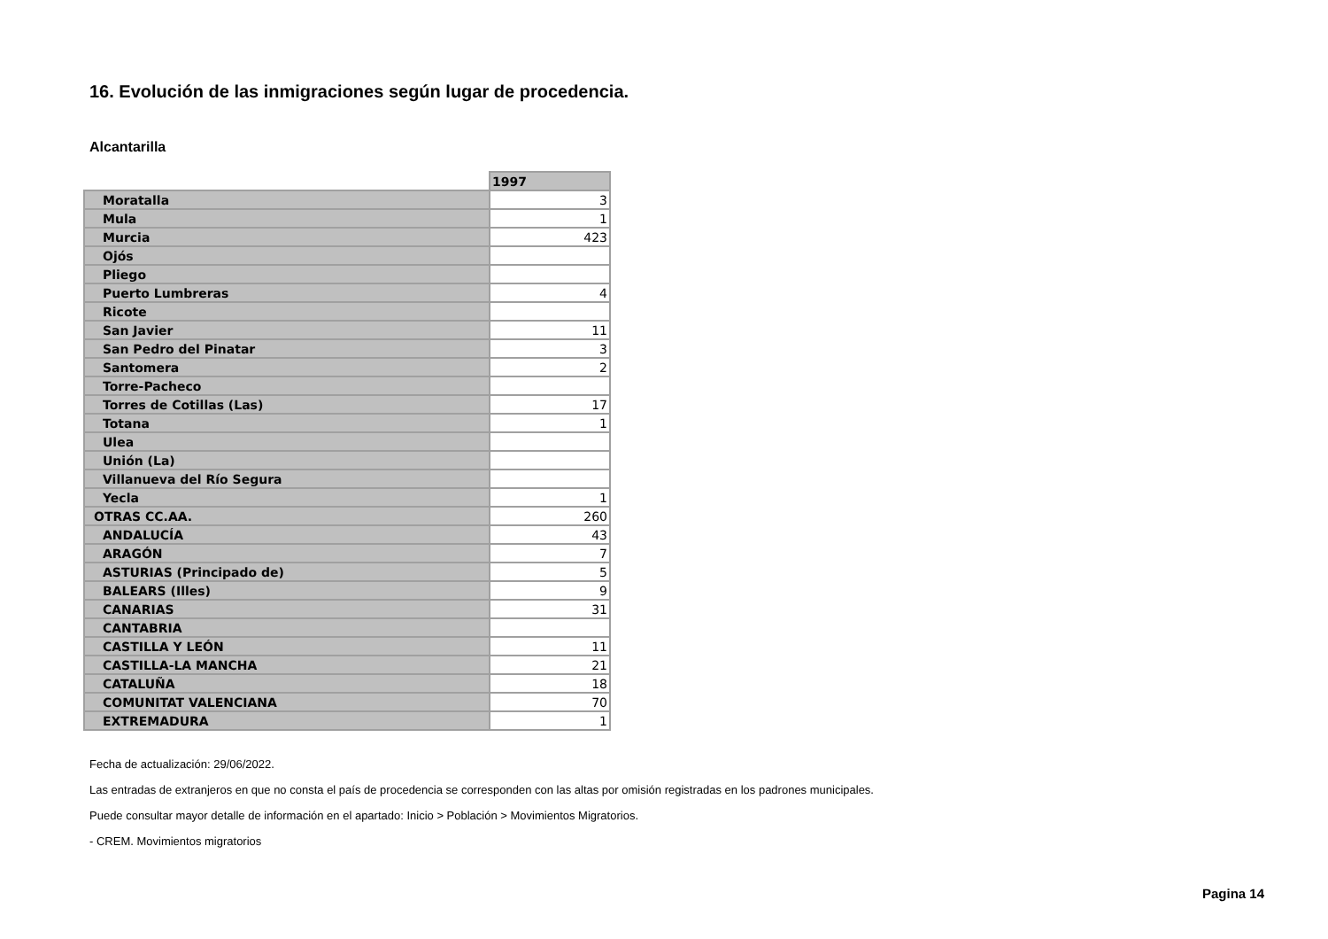16. Evolución de las inmigraciones según lugar de procedencia.
Alcantarilla
| | 1997 |
| --- | --- |
| Moratalla | 3 |
| Mula | 1 |
| Murcia | 423 |
| Ojós | |
| Pliego | |
| Puerto Lumbreras | 4 |
| Ricote | |
| San Javier | 11 |
| San Pedro del Pinatar | 3 |
| Santomera | 2 |
| Torre-Pacheco | |
| Torres de Cotillas (Las) | 17 |
| Totana | 1 |
| Ulea | |
| Unión (La) | |
| Villanueva del Río Segura | |
| Yecla | 1 |
| OTRAS CC.AA. | 260 |
| ANDALUCÍA | 43 |
| ARAGÓN | 7 |
| ASTURIAS (Principado de) | 5 |
| BALEARS (Illes) | 9 |
| CANARIAS | 31 |
| CANTABRIA | |
| CASTILLA Y LEÓN | 11 |
| CASTILLA-LA MANCHA | 21 |
| CATALUÑA | 18 |
| COMUNITAT VALENCIANA | 70 |
| EXTREMADURA | 1 |
Fecha de actualización: 29/06/2022.
Las entradas de extranjeros en que no consta el país de procedencia se corresponden con las altas por omisión registradas en los padrones municipales.
Puede consultar mayor detalle de información en el apartado: Inicio > Población > Movimientos Migratorios.
- CREM. Movimientos migratorios
Pagina 14